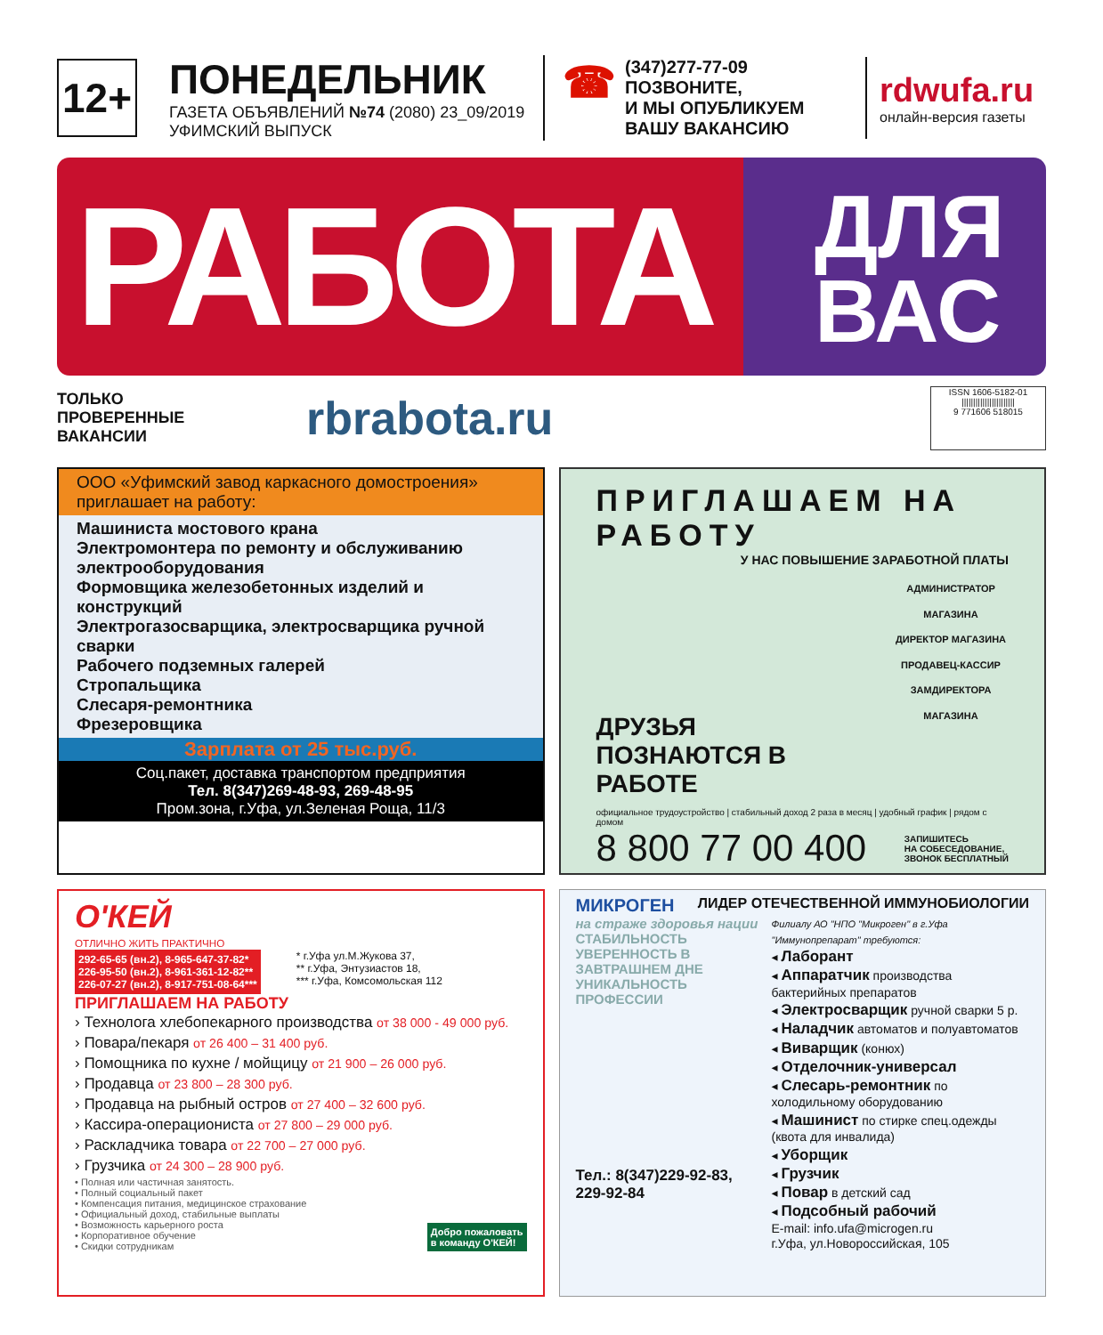12+
ПОНЕДЕЛЬНИК
ГАЗЕТА ОБЪЯВЛЕНИЙ №74 (2080) 23_09/2019
УФИМСКИЙ ВЫПУСК
☎ (347)277-77-09
ПОЗВОНИТЕ,
И МЫ ОПУБЛИКУЕМ
ВАШУ ВАКАНСИЮ
rdwufa.ru
онлайн-версия газеты
РАБОТА
ДЛЯ
ВАС
ТОЛЬКО
ПРОВЕРЕННЫЕ
ВАКАНСИИ
rbrabota.ru
ISSN 1606-5182-01
|||||||||||||||||||||||
9 771606 518015
ООО «Уфимский завод каркасного домостроения» приглашает на работу:
Машиниста мостового крана
Электромонтера по ремонту и обслуживанию электрооборудования
Формовщика железобетонных изделий и конструкций
Электрогазосварщика, электросварщика ручной сварки
Рабочего подземных галерей
Стропальщика
Слесаря-ремонтника
Фрезеровщика
Зарплата от 25 тыс.руб.
Соц.пакет, доставка транспортом предприятия
Тел. 8(347)269-48-93, 269-48-95
Пром.зона, г.Уфа, ул.Зеленая Роща, 11/3
ПРИГЛАШАЕМ НА РАБОТУ
У НАС ПОВЫШЕНИЕ ЗАРАБОТНОЙ ПЛАТЫ
ДРУЗЬЯ
ПОЗНАЮТСЯ В РАБОТЕ
АДМИНИСТРАТОР МАГАЗИНА
ДИРЕКТОР МАГАЗИНА
ПРОДАВЕЦ-КАССИР
ЗАМДИРЕКТОРА МАГАЗИНА
официальное трудоустройство | стабильный доход 2 раза в месяц | удобный график | рядом с домом
8 800 77 00 400 ЗАПИШИТЕСЬ
НА СОБЕСЕДОВАНИЕ,
ЗВОНОК БЕСПЛАТНЫЙ
О'КЕЙ
ОТЛИЧНО ЖИТЬ ПРАКТИЧНО
292-65-65 (вн.2), 8-965-647-37-82*
226-95-50 (вн.2), 8-961-361-12-82**
226-07-27 (вн.2), 8-917-751-08-64***
* г.Уфа ул.М.Жукова 37,
** г.Уфа, Энтузиастов 18,
*** г.Уфа, Комсомольская 112
ПРИГЛАШАЕМ НА РАБОТУ
› Технолога хлебопекарного производства от 38 000 - 49 000 руб.
› Повара/пекаря от 26 400 – 31 400 руб.
› Помощника по кухне / мойщицу от 21 900 – 26 000 руб.
› Продавца от 23 800 – 28 300 руб.
› Продавца на рыбный остров от 27 400 – 32 600 руб.
› Кассира-операциониста от 27 800 – 29 000 руб.
› Раскладчика товара от 22 700 – 27 000 руб.
› Грузчика от 24 300 – 28 900 руб.
• Полная или частичная занятость.
• Полный социальный пакет
• Компенсация питания, медицинское страхование
• Официальный доход, стабильные выплаты
• Возможность карьерного роста
• Корпоративное обучение
• Скидки сотрудникам Добро пожаловать
в команду О'КЕЙ!
МИКРОГЕН ЛИДЕР ОТЕЧЕСТВЕННОЙ ИММУНОБИОЛОГИИ
на страже здоровья нации
СТАБИЛЬНОСТЬ
УВЕРЕННОСТЬ В ЗАВТРАШНЕМ ДНЕ
УНИКАЛЬНОСТЬ ПРОФЕССИИ
Тел.: 8(347)229-92-83, 229-92-84
Филиалу АО "НПО "Микроген" в г.Уфа "Иммунопрепарат" требуются:
◂ Лаборант
◂ Аппаратчик производства бактерийных препаратов
◂ Электросварщик ручной сварки 5 р.
◂ Наладчик автоматов и полуавтоматов
◂ Виварщик (конюх)
◂ Отделочник-универсал
◂ Слесарь-ремонтник по холодильному оборудованию
◂ Машинист по стирке спец.одежды (квота для инвалида)
◂ Уборщик
◂ Грузчик
◂ Повар в детский сад
◂ Подсобный рабочий
E-mail: info.ufa@microgen.ru
г.Уфа, ул.Новороссийская, 105